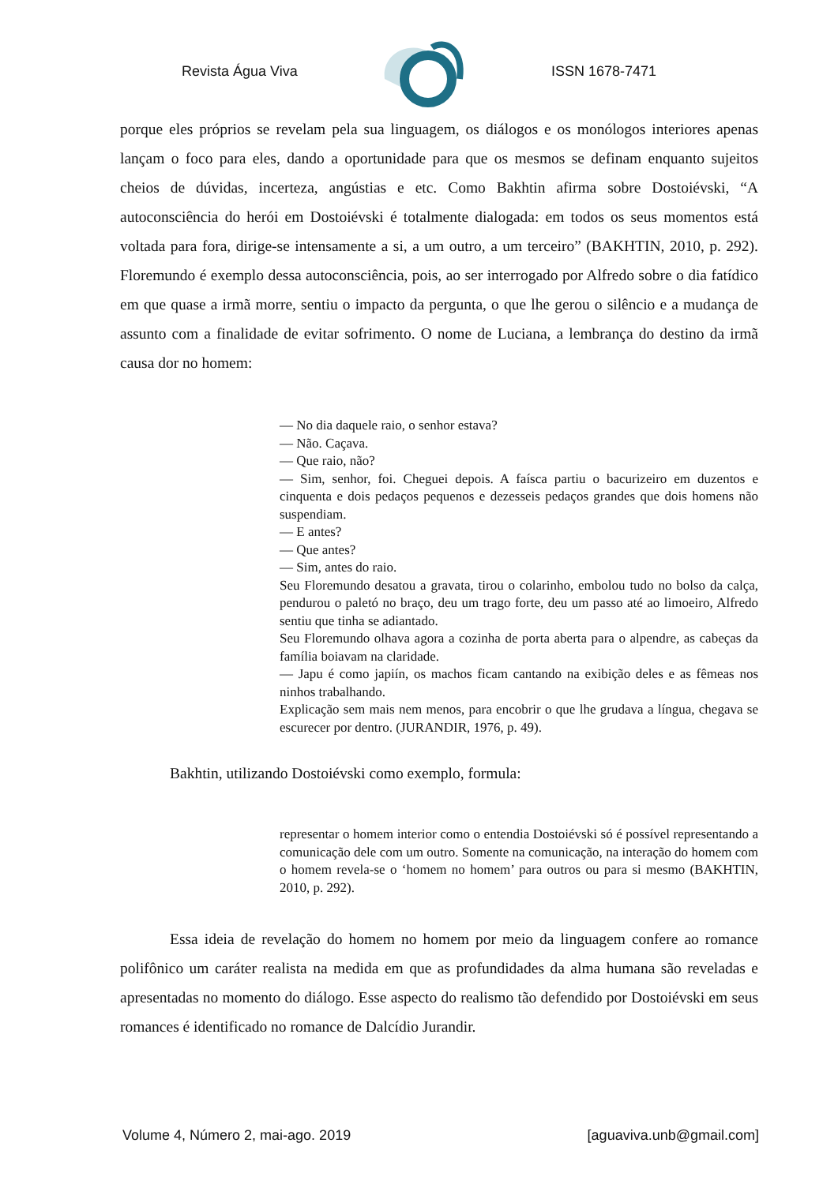Revista Água Viva ISSN 1678-7471
porque eles próprios se revelam pela sua linguagem, os diálogos e os monólogos interiores apenas lançam o foco para eles, dando a oportunidade para que os mesmos se definam enquanto sujeitos cheios de dúvidas, incerteza, angústias e etc. Como Bakhtin afirma sobre Dostoiévski, “A autoconsciência do herói em Dostoiévski é totalmente dialogada: em todos os seus momentos está voltada para fora, dirige-se intensamente a si, a um outro, a um terceiro” (BAKHTIN, 2010, p. 292). Floremundo é exemplo dessa autoconsciência, pois, ao ser interrogado por Alfredo sobre o dia fatídico em que quase a irmã morre, sentiu o impacto da pergunta, o que lhe gerou o silêncio e a mudança de assunto com a finalidade de evitar sofrimento. O nome de Luciana, a lembrança do destino da irmã causa dor no homem:
— No dia daquele raio, o senhor estava?
— Não. Caçava.
— Que raio, não?
— Sim, senhor, foi. Cheguei depois. A faísca partiu o bacurizeiro em duzentos e cinquenta e dois pedaços pequenos e dezesseis pedaços grandes que dois homens não suspendiam.
— E antes?
— Que antes?
— Sim, antes do raio.
Seu Floremundo desatou a gravata, tirou o colarinho, embolou tudo no bolso da calça, pendurou o paletó no braço, deu um trago forte, deu um passo até ao limoeiro, Alfredo sentiu que tinha se adiantado.
Seu Floremundo olhava agora a cozinha de porta aberta para o alpendre, as cabeças da família boiavam na claridade.
— Japu é como japiín, os machos ficam cantando na exibição deles e as fêmeas nos ninhos trabalhando.
Explicação sem mais nem menos, para encobrir o que lhe grudava a língua, chegava se escurecer por dentro. (JURANDIR, 1976, p. 49).
Bakhtin, utilizando Dostoiévski como exemplo, formula:
representar o homem interior como o entendia Dostoiévski só é possível representando a comunicação dele com um outro. Somente na comunicação, na interação do homem com o homem revela-se o ‘homem no homem’ para outros ou para si mesmo (BAKHTIN, 2010, p. 292).
Essa ideia de revelação do homem no homem por meio da linguagem confere ao romance polifônico um caráter realista na medida em que as profundidades da alma humana são reveladas e apresentadas no momento do diálogo. Esse aspecto do realismo tão defendido por Dostoiévski em seus romances é identificado no romance de Dalcídio Jurandir.
Volume 4, Número 2, mai-ago. 2019 [aguaviva.unb@gmail.com]